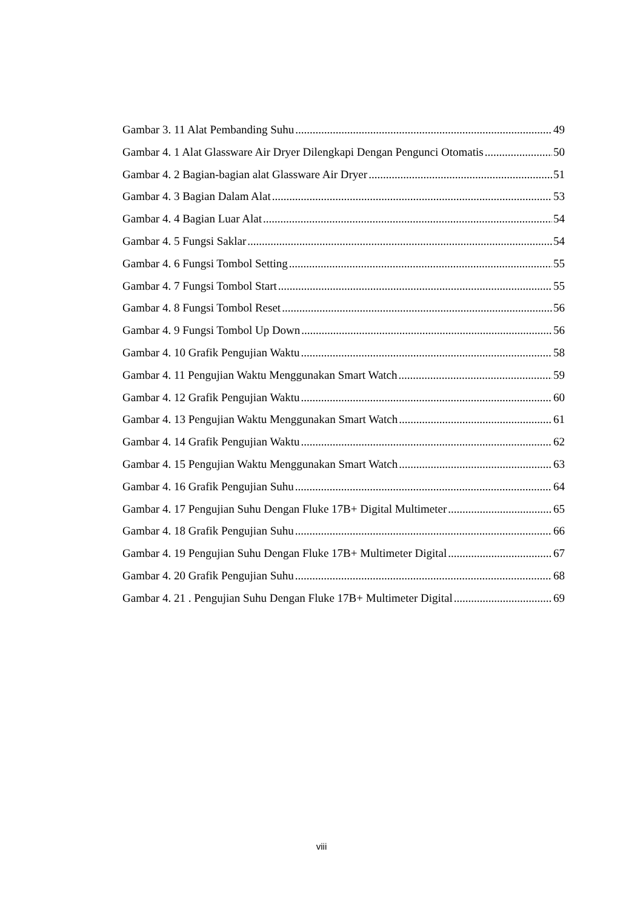Gambar 3. 11 Alat Pembanding Suhu 49
Gambar 4. 1 Alat Glassware Air Dryer Dilengkapi Dengan Pengunci Otomatis 50
Gambar 4. 2 Bagian-bagian alat Glassware Air Dryer 51
Gambar 4. 3 Bagian Dalam Alat 53
Gambar 4. 4 Bagian Luar Alat 54
Gambar 4. 5 Fungsi Saklar 54
Gambar 4. 6 Fungsi Tombol Setting 55
Gambar 4. 7 Fungsi Tombol Start 55
Gambar 4. 8 Fungsi Tombol Reset 56
Gambar 4. 9 Fungsi Tombol Up Down 56
Gambar 4. 10 Grafik Pengujian Waktu 58
Gambar 4. 11 Pengujian Waktu Menggunakan Smart Watch 59
Gambar 4. 12 Grafik Pengujian Waktu 60
Gambar 4. 13 Pengujian Waktu Menggunakan Smart Watch 61
Gambar 4. 14 Grafik Pengujian Waktu 62
Gambar 4. 15 Pengujian Waktu Menggunakan Smart Watch 63
Gambar 4. 16 Grafik Pengujian Suhu 64
Gambar 4. 17 Pengujian Suhu Dengan Fluke 17B+ Digital Multimeter 65
Gambar 4. 18 Grafik Pengujian Suhu 66
Gambar 4. 19 Pengujian Suhu Dengan Fluke 17B+ Multimeter Digital 67
Gambar 4. 20 Grafik Pengujian Suhu 68
Gambar 4. 21 . Pengujian Suhu Dengan Fluke 17B+ Multimeter Digital 69
viii